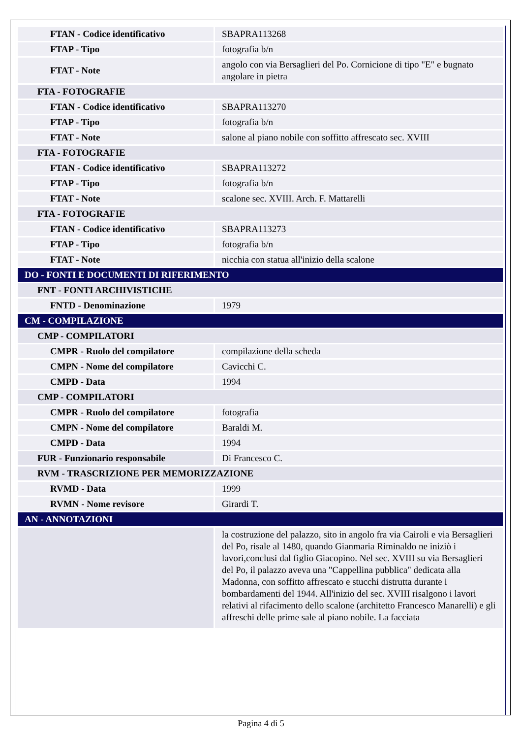| FTAN - Codice identificativo | SBAPRA113268 |
| FTAP - Tipo | fotografia b/n |
| FTAT - Note | angolo con via Bersaglieri del Po. Cornicione di tipo "E" e bugnato angolare in pietra |
| FTA - FOTOGRAFIE | |
| FTAN - Codice identificativo | SBAPRA113270 |
| FTAP - Tipo | fotografia b/n |
| FTAT - Note | salone al piano nobile con soffitto affrescato sec. XVIII |
| FTA - FOTOGRAFIE | |
| FTAN - Codice identificativo | SBAPRA113272 |
| FTAP - Tipo | fotografia b/n |
| FTAT - Note | scalone sec. XVIII. Arch. F. Mattarelli |
| FTA - FOTOGRAFIE | |
| FTAN - Codice identificativo | SBAPRA113273 |
| FTAP - Tipo | fotografia b/n |
| FTAT - Note | nicchia con statua all'inizio della scalone |
| DO - FONTI E DOCUMENTI DI RIFERIMENTO | |
| FNT - FONTI ARCHIVISTICHE | |
| FNTD - Denominazione | 1979 |
| CM - COMPILAZIONE | |
| CMP - COMPILATORI | |
| CMPR - Ruolo del compilatore | compilazione della scheda |
| CMPN - Nome del compilatore | Cavicchi C. |
| CMPD - Data | 1994 |
| CMP - COMPILATORI | |
| CMPR - Ruolo del compilatore | fotografia |
| CMPN - Nome del compilatore | Baraldi M. |
| CMPD - Data | 1994 |
| FUR - Funzionario responsabile | Di Francesco C. |
| RVM - TRASCRIZIONE PER MEMORIZZAZIONE | |
| RVMD - Data | 1999 |
| RVMN - Nome revisore | Girardi T. |
| AN - ANNOTAZIONI | |
| | la costruzione del palazzo, sito in angolo fra via Cairoli e via Bersaglieri del Po, risale al 1480, quando Gianmaria Riminaldo ne iniziò i lavori,conclusi dal figlio Giacopino. Nel sec. XVIII su via Bersaglieri del Po, il palazzo aveva una "Cappellina pubblica" dedicata alla Madonna, con soffitto affrescato e stucchi distrutta durante i bombardamenti del 1944. All'inizio del sec. XVIII risalgono i lavori relativi al rifacimento dello scalone (architetto Francesco Manarelli) e gli affreschi delle prime sale al piano nobile. La facciata |
Pagina 4 di 5